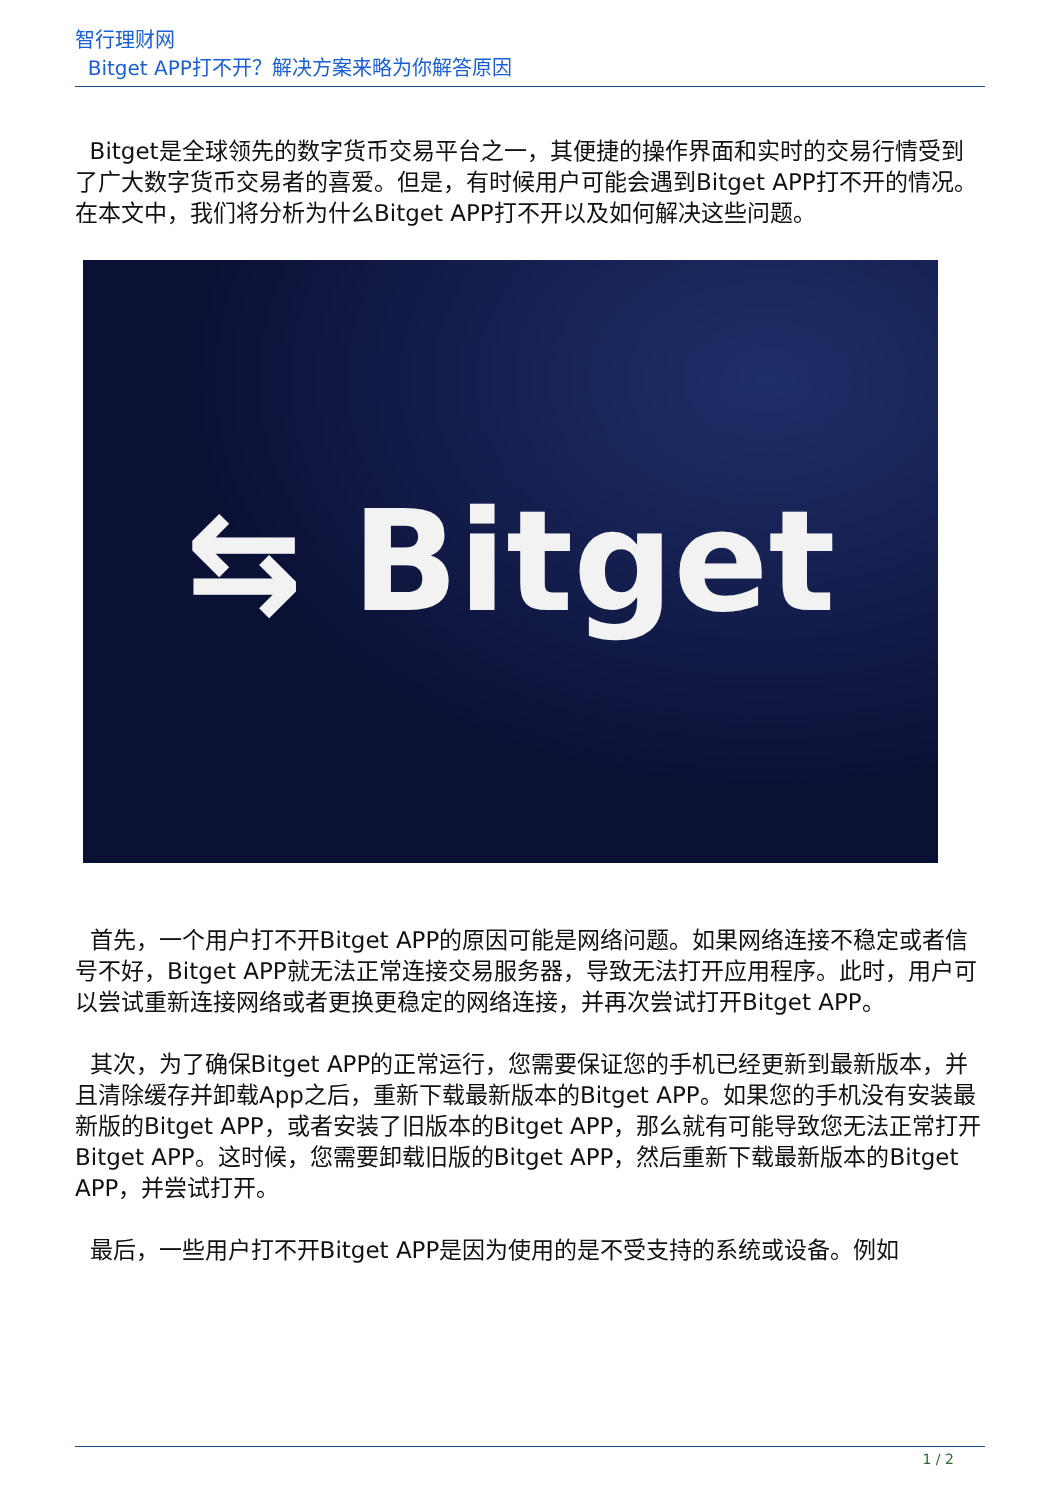智行理财网
Bitget APP打不开？解决方案来略为你解答原因
Bitget是全球领先的数字货币交易平台之一，其便捷的操作界面和实时的交易行情受到了广大数字货币交易者的喜爱。但是，有时候用户可能会遇到Bitget APP打不开的情况。在本文中，我们将分析为什么Bitget APP打不开以及如何解决这些问题。
⇆ Bitget
首先，一个用户打不开Bitget APP的原因可能是网络问题。如果网络连接不稳定或者信号不好，Bitget APP就无法正常连接交易服务器，导致无法打开应用程序。此时，用户可以尝试重新连接网络或者更换更稳定的网络连接，并再次尝试打开Bitget APP。
其次，为了确保Bitget APP的正常运行，您需要保证您的手机已经更新到最新版本，并且清除缓存并卸载App之后，重新下载最新版本的Bitget APP。如果您的手机没有安装最新版的Bitget APP，或者安装了旧版本的Bitget APP，那么就有可能导致您无法正常打开Bitget APP。这时候，您需要卸载旧版的Bitget APP，然后重新下载最新版本的Bitget APP，并尝试打开。
最后，一些用户打不开Bitget APP是因为使用的是不受支持的系统或设备。例如
1 / 2